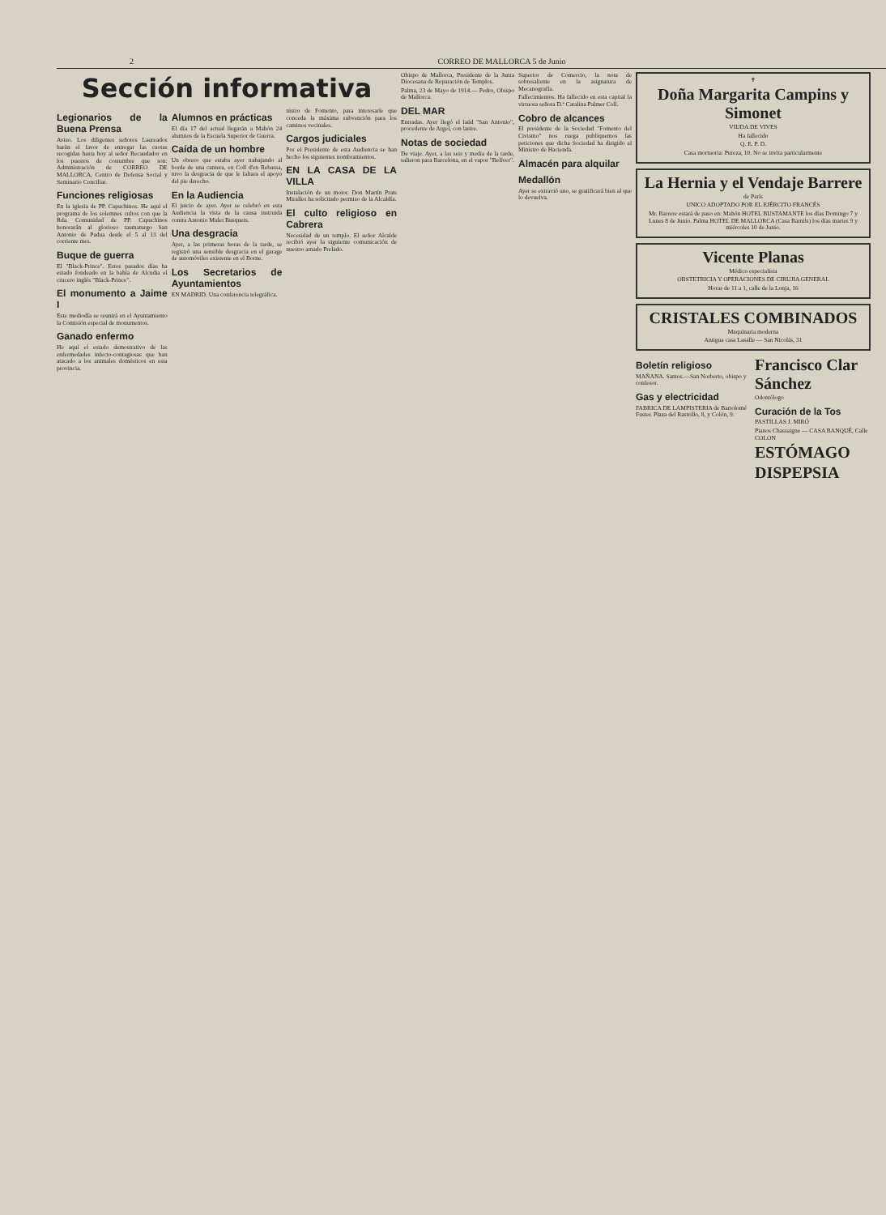2 CORREO DE MALLORCA 5 de Junio
Sección informativa
Legionarios de la Buena Prensa
Aviso. Los diligentes señores Laureados harán el favor de entregar las cuotas recogidas hasta hoy al señor Recaudador en los puestos de costumbre que son: Administración de CORREO DE MALLORCA, Centro de Defensa Social y Seminario Conciliar.
Funciones religiosas
En la iglesia de PP. Capuchinos. He aquí el programa de los solemnes cultos con que la Rda. Comunidad de PP. Capuchinos honorarán al glorioso taumaturgo San Antonio de Padua desde el 5 al 13 del corriente mes.
Buque de guerra
El "Black-Prince". Estos pasados días ha estado fondeado en la bahía de Alcudia el crucero inglés "Black-Prince".
El monumento a Jaime I
Este mediodía se reunirá en el Ayuntamiento la Comisión especial de monumentos.
Ganado enfermo
He aquí el estado demostrativo de las enfermedades infecto-contagiosas que han atacado a los animales domésticos en esta provincia.
Alumnos en prácticas
El día 17 del actual llegarán a Mahón 24 alumnos de la Escuela Superior de Guerra.
Caída de un hombre
Un obrero que estaba ayer trabajando al borde de una cantera, en Coll d'en Rebassa, tuvo la desgracia de que le faltara el apoyo del pie derecho.
En la Audiencia
El juicio de ayer. Ayer se celebró en esta Audiencia la vista de la causa instruida contra Antonio Mulet Busquets.
Una desgracia
Ayer, a las primeras horas de la tarde, se registró una sensible desgracia en el garage de automóviles existente en el Borne.
Los Secretarios de Ayuntamientos
EN MADRID. Una conferencia telegráfica.
nistro de Fomento, para interesarle que conceda la máxima subvención para los caminos vecinales.
Cargos judiciales
Por el Presidente de esta Audiencia se han hecho los siguientes nombramientos.
EN LA CASA DE LA VILLA
Instalación de un motor. Don Martín Prats Miralles ha solicitado permiso de la Alcaldía.
El culto religioso en Cabrera
Necesidad de un templo. El señor Alcalde recibió ayer la siguiente comunicación de nuestro amado Prelado.
Obispo de Mallorca, Presidente de la Junta Diocesana de Reparación de Templos.
Palma, 23 de Mayo de 1914.— Pedro, Obispo de Mallorca.
DEL MAR
Entradas. Ayer llegó el laúd "San Antonio", procedente de Argel, con lastre.
Notas de sociedad
De viaje. Ayer, a las seis y media de la tarde, salieron para Barcelona, en el vapor "Belíver".
Superior de Comercio, la nota de sobresaliente en la asignatura de Mecanografía.
Fallecimientos. Ha fallecido en esta capital la virtuosa señora D.ª Catalina Palmer Coll.
Cobro de alcances
El presidente de la Sociedad "Fomento del Civismo" nos ruega publiquemos las peticiones que dicha Sociedad ha dirigido al Ministro de Hacienda.
Almacén para alquilar
Medallón
Ayer se extravió uno, se gratificará bien al que lo devuelva.
✝
Doña Margarita Campins y Simonet
VIUDA DE VIVES
Ha fallecido
Q. E. P. D.
Casa mortuoria: Pureza, 10. No se invita particularmente
La Hernia y el Vendaje Barrere
de París
UNICO ADOPTADO POR EL EJÉRCITO FRANCÉS
Mr. Barrere estará de paso en: Mahón HOTEL BUSTAMANTE los días Domingo 7 y Lunes 8 de Junio. Palma HOTEL DE MALLORCA (Casa Barnils) los días martes 9 y miércoles 10 de Junio.
Vicente Planas
Médico especialista
OBSTETRICIA Y OPERACIONES DE CIRUJIA GENERAL
Horas de 11 a 1, calle de la Lonja, 16
CRISTALES COMBINADOS
Maquinaria moderna
Antigua casa Lasalle — San Nicolás, 31
Boletín religioso
MAÑANA. Santos.—San Norberto, obispo y confesor.
Gas y electricidad
FABRICA DE LAMPISTERIA de Bartolomé Fuster. Plaza del Rastrillo, 8, y Colón, 9.
Francisco Clar Sánchez
Odontólogo
Curación de la Tos
PASTILLAS J. MIRÓ
Pianos Chassaigne — CASA BANQUÉ, Calle COLON
ESTÓMAGO
DISPEPSIA